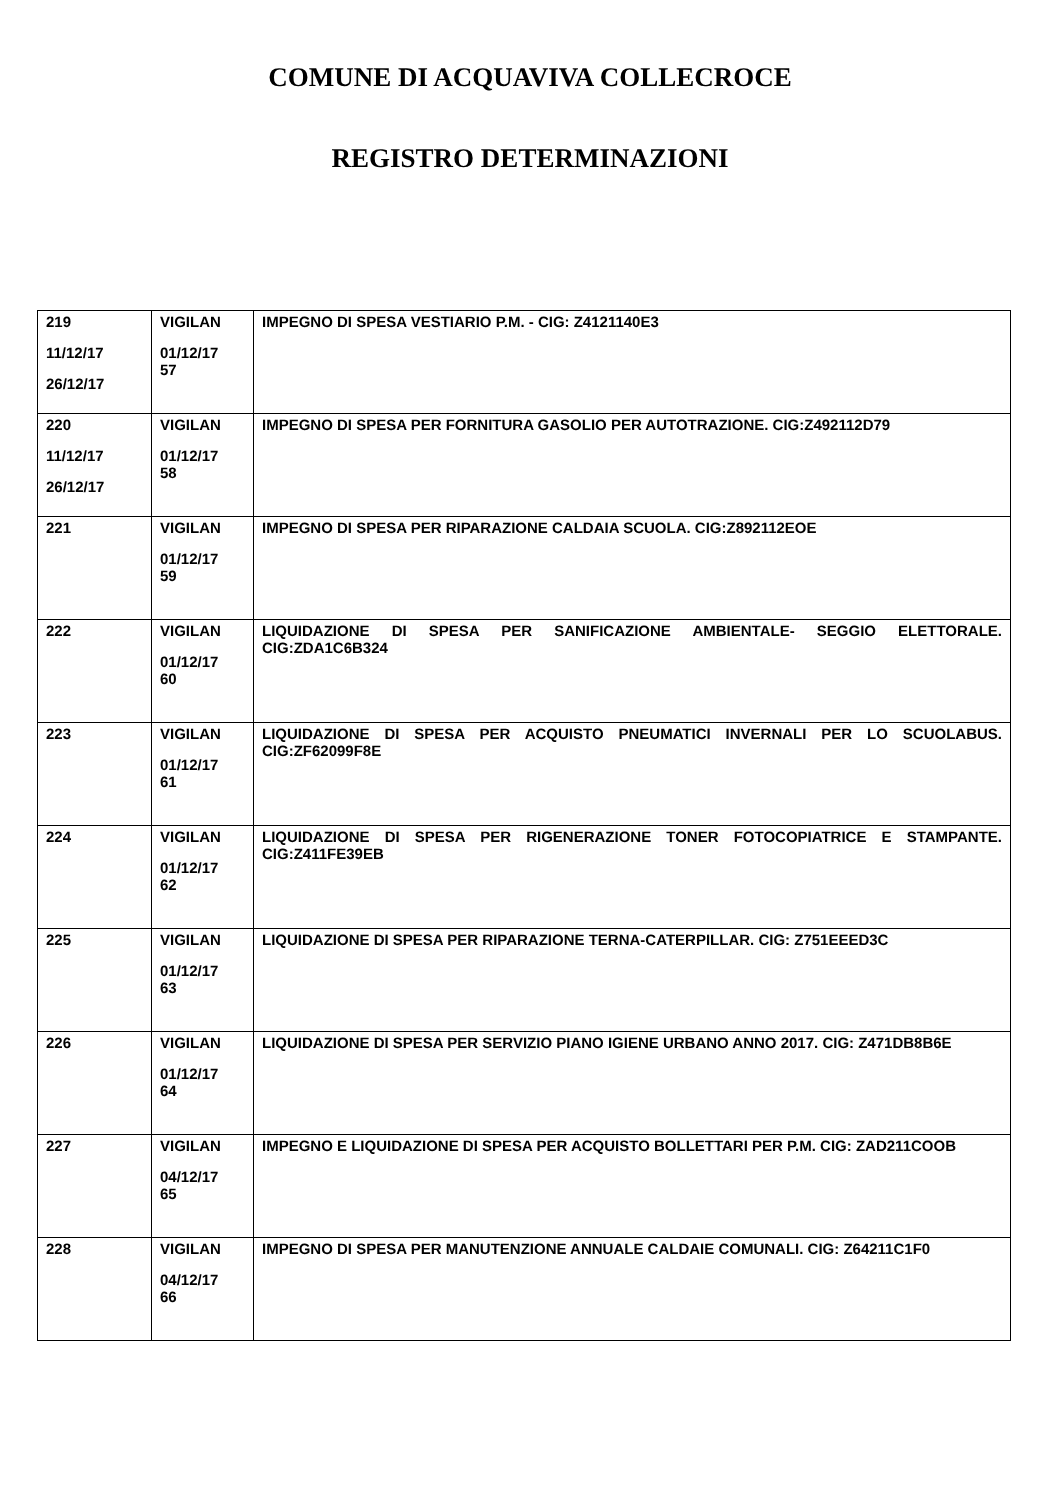COMUNE DI ACQUAVIVA COLLECROCE
REGISTRO DETERMINAZIONI
| 219 11/12/17 26/12/17 | VIGILAN 01/12/17 57 | IMPEGNO DI SPESA VESTIARIO P.M. - CIG: Z4121140E3 |
| 220 11/12/17 26/12/17 | VIGILAN 01/12/17 58 | IMPEGNO DI SPESA PER FORNITURA GASOLIO PER AUTOTRAZIONE. CIG:Z492112D79 |
| 221 | VIGILAN 01/12/17 59 | IMPEGNO DI SPESA PER RIPARAZIONE CALDAIA SCUOLA. CIG:Z892112EOE |
| 222 | VIGILAN 01/12/17 60 | LIQUIDAZIONE DI SPESA PER SANIFICAZIONE AMBIENTALE- SEGGIO ELETTORALE. CIG:ZDA1C6B324 |
| 223 | VIGILAN 01/12/17 61 | LIQUIDAZIONE DI SPESA PER ACQUISTO PNEUMATICI INVERNALI PER LO SCUOLABUS. CIG:ZF62099F8E |
| 224 | VIGILAN 01/12/17 62 | LIQUIDAZIONE DI SPESA PER RIGENERAZIONE TONER FOTOCOPIATRICE E STAMPANTE. CIG:Z411FE39EB |
| 225 | VIGILAN 01/12/17 63 | LIQUIDAZIONE DI SPESA PER RIPARAZIONE TERNA-CATERPILLAR. CIG: Z751EEED3C |
| 226 | VIGILAN 01/12/17 64 | LIQUIDAZIONE DI SPESA PER SERVIZIO PIANO IGIENE URBANO ANNO 2017. CIG: Z471DB8B6E |
| 227 | VIGILAN 04/12/17 65 | IMPEGNO E LIQUIDAZIONE DI SPESA PER ACQUISTO BOLLETTARI PER P.M. CIG: ZAD211COOB |
| 228 | VIGILAN 04/12/17 66 | IMPEGNO DI SPESA PER MANUTENZIONE ANNUALE CALDAIE COMUNALI. CIG: Z64211C1F0 |